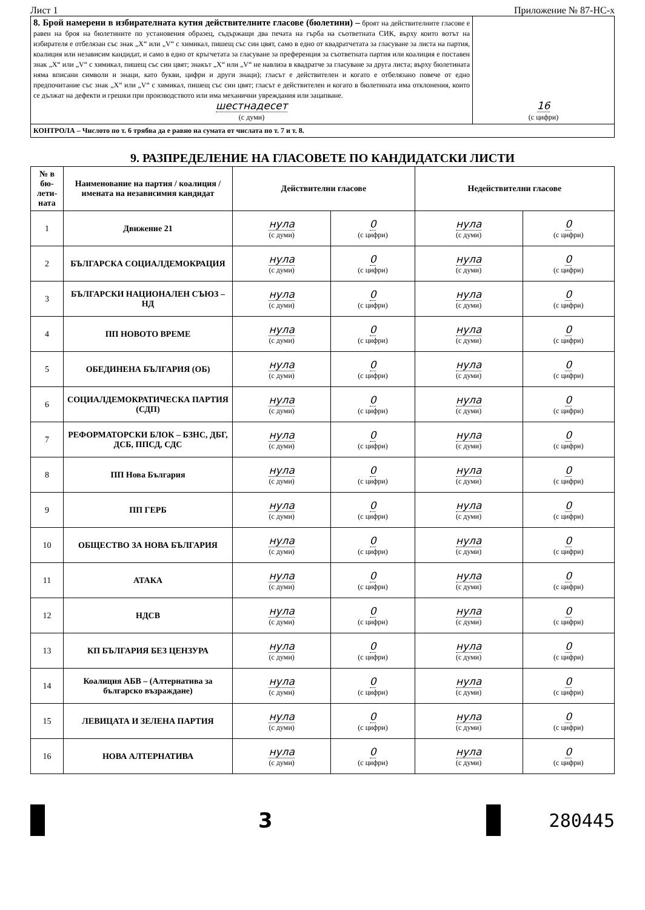Лист 1 Приложение № 87-НС-х
| 8. Брой намерени в избирателната кутия действителните гласове (бюлетини) – броят на действителните гласове е равен на броя на бюлетините по установения образец, съдържащи два печата на гърба на съответната СИК, върху които вотът на избирателя е отбелязан със знак „X“ или „V“ с химикал, пишещ със син цвят, само в едно от квадратчетата за гласуване за листа на партия, коалиция или независим кандидат, и само в едно от кръгчетата за гласуване за преференция за съответната партия или коалиция е поставен знак „X“ или „V“ с химикал, пишещ със син цвят; знакът „X“ или „V“ не навлиза в квадратче за гласуване за друга листа; върху бюлетината няма вписани символи и знаци, като букви, цифри и други знаци); гласът е действителен и когато е отбелязано повече от едно предпочитание със знак „X“ или „V“ с химикал, пишещ със син цвят; гласът е действителен и когато в бюлетината има отклонения, които се дължат на дефекти и грешки при производството или има механични увреждания или зацапване. шестнадесет (с думи) | 16 (с цифри) |
| КОНТРОЛА – Числото по т. 6 трябва да е равно на сумата от числата по т. 7 и т. 8. | |
9. РАЗПРЕДЕЛЕНИЕ НА ГЛАСОВЕТЕ ПО КАНДИДАТСКИ ЛИСТИ
| № в бю-лети-ната | Наименование на партия / коалиция / имената на независимия кандидат | Действителни гласове | | Недействителни гласове | |
| --- | --- | --- | --- | --- | --- |
| 1 | Движение 21 | нула (с думи) | 0 (с цифри) | нула (с думи) | 0 (с цифри) |
| 2 | БЪЛГАРСКА СОЦИАЛДЕМОКРАЦИЯ | нула (с думи) | 0 (с цифри) | нула (с думи) | 0 (с цифри) |
| 3 | БЪЛГАРСКИ НАЦИОНАЛЕН СЪЮЗ – НД | нула (с думи) | 0 (с цифри) | нула (с думи) | 0 (с цифри) |
| 4 | ПП НОВОТО ВРЕМЕ | нула (с думи) | 0 (с цифри) | нула (с думи) | 0 (с цифри) |
| 5 | ОБЕДИНЕНА БЪЛГАРИЯ (ОБ) | нула (с думи) | 0 (с цифри) | нула (с думи) | 0 (с цифри) |
| 6 | СОЦИАЛДЕМОКРАТИЧЕСКА ПАРТИЯ (СДП) | нула (с думи) | 0 (с цифри) | нула (с думи) | 0 (с цифри) |
| 7 | РЕФОРМАТОРСКИ БЛОК – БЗНС, ДБГ, ДСБ, ППСД, СДС | нула (с думи) | 0 (с цифри) | нула (с думи) | 0 (с цифри) |
| 8 | ПП Нова България | нула (с думи) | 0 (с цифри) | нула (с думи) | 0 (с цифри) |
| 9 | ПП ГЕРБ | нула (с думи) | 0 (с цифри) | нула (с думи) | 0 (с цифри) |
| 10 | ОБЩЕСТВО ЗА НОВА БЪЛГАРИЯ | нула (с думи) | 0 (с цифри) | нула (с думи) | 0 (с цифри) |
| 11 | АТАКА | нула (с думи) | 0 (с цифри) | нула (с думи) | 0 (с цифри) |
| 12 | НДСВ | нула (с думи) | 0 (с цифри) | нула (с думи) | 0 (с цифри) |
| 13 | КП БЪЛГАРИЯ БЕЗ ЦЕНЗУРА | нула (с думи) | 0 (с цифри) | нула (с думи) | 0 (с цифри) |
| 14 | Коалиция АБВ – (Алтернатива за българско възраждане) | нула (с думи) | 0 (с цифри) | нула (с думи) | 0 (с цифри) |
| 15 | ЛЕВИЦАТА И ЗЕЛЕНА ПАРТИЯ | нула (с думи) | 0 (с цифри) | нула (с думи) | 0 (с цифри) |
| 16 | НОВА АЛТЕРНАТИВА | нула (с думи) | 0 (с цифри) | нула (с думи) | 0 (с цифри) |
3 280445